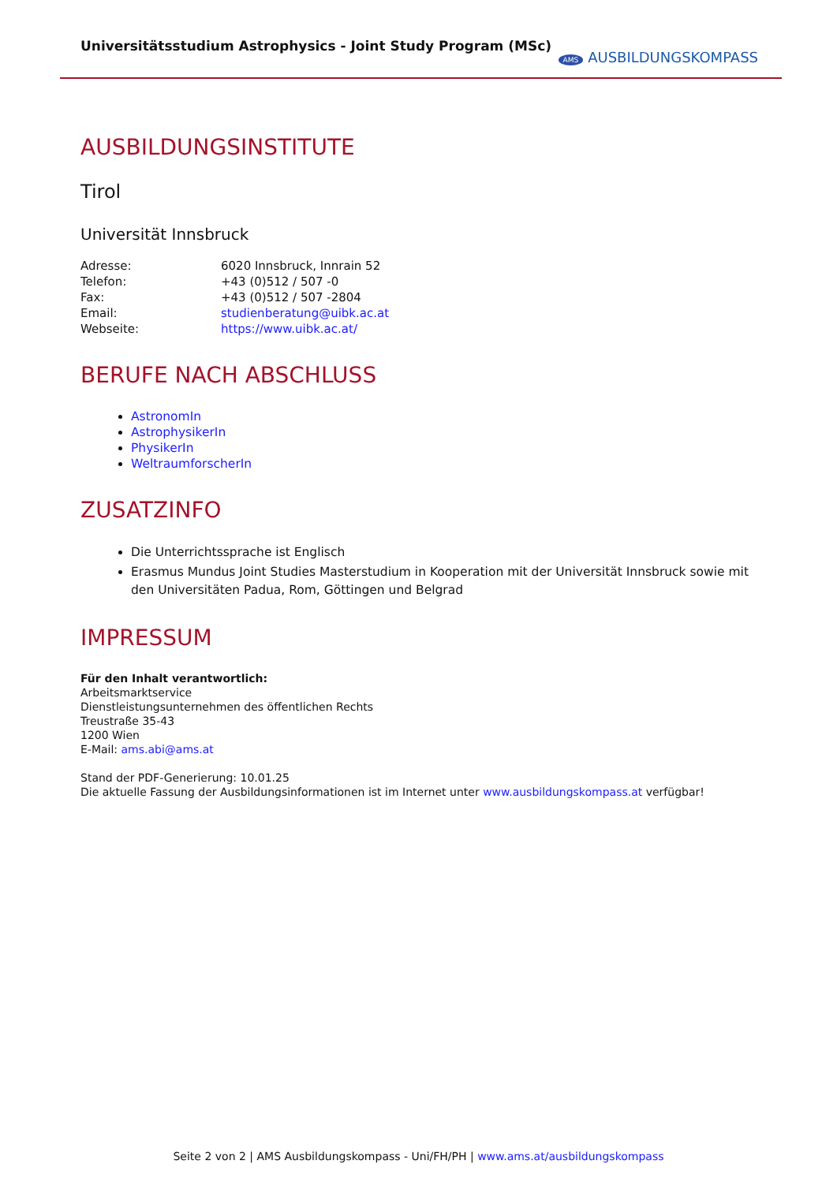Universitätsstudium Astrophysics - Joint Study Program (MSc)
AMS AUSBILDUNGSKOMPASS
AUSBILDUNGSINSTITUTE
Tirol
Universität Innsbruck
| Adresse: | 6020 Innsbruck, Innrain 52 |
| Telefon: | +43 (0)512 / 507 -0 |
| Fax: | +43 (0)512 / 507 -2804 |
| Email: | studienberatung@uibk.ac.at |
| Webseite: | https://www.uibk.ac.at/ |
BERUFE NACH ABSCHLUSS
AstronomIn
AstrophysikerIn
PhysikerIn
WeltraumforscherIn
ZUSATZINFO
Die Unterrichtssprache ist Englisch
Erasmus Mundus Joint Studies Masterstudium in Kooperation mit der Universität Innsbruck sowie mit den Universitäten Padua, Rom, Göttingen und Belgrad
IMPRESSUM
Für den Inhalt verantwortlich:
Arbeitsmarktservice
Dienstleistungsunternehmen des öffentlichen Rechts
Treustraße 35-43
1200 Wien
E-Mail: ams.abi@ams.at
Stand der PDF-Generierung: 10.01.25
Die aktuelle Fassung der Ausbildungsinformationen ist im Internet unter www.ausbildungskompass.at verfügbar!
Seite 2 von 2 | AMS Ausbildungskompass - Uni/FH/PH | www.ams.at/ausbildungskompass